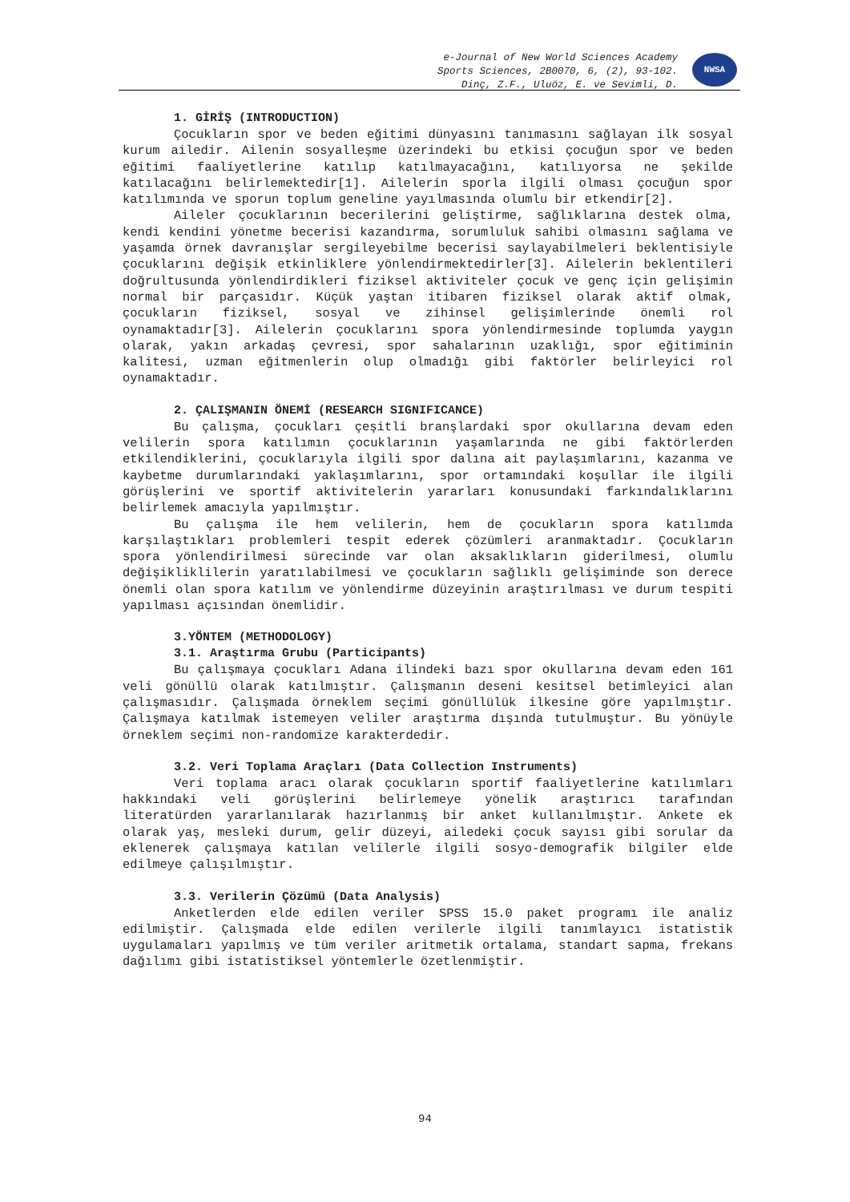e-Journal of New World Sciences Academy
Sports Sciences, 2B0070, 6, (2), 93-102.
Dinç, Z.F., Uluöz, E. ve Sevimli, D.
NWSA
1. GİRİŞ (INTRODUCTION)
Çocukların spor ve beden eğitimi dünyasını tanımasını sağlayan ilk sosyal kurum ailedir. Ailenin sosyalleşme üzerindeki bu etkisi çocuğun spor ve beden eğitimi faaliyetlerine katılıp katılmayacağını, katılıyorsa ne şekilde katılacağını belirlemektedir[1]. Ailelerin sporla ilgili olması çocuğun spor katılımında ve sporun toplum geneline yayılmasında olumlu bir etkendir[2].
Aileler çocuklarının becerilerini geliştirme, sağlıklarına destek olma, kendi kendini yönetme becerisi kazandırma, sorumluluk sahibi olmasını sağlama ve yaşamda örnek davranışlar sergileyebilme becerisi saylayabilmeleri beklentisiyle çocuklarını değişik etkinliklere yönlendirmektedirler[3]. Ailelerin beklentileri doğrultusunda yönlendirdikleri fiziksel aktiviteler çocuk ve genç için gelişimin normal bir parçasıdır. Küçük yaştan itibaren fiziksel olarak aktif olmak, çocukların fiziksel, sosyal ve zihinsel gelişimlerinde önemli rol oynamaktadır[3]. Ailelerin çocuklarını spora yönlendirmesinde toplumda yaygın olarak, yakın arkadaş çevresi, spor sahalarının uzaklığı, spor eğitiminin kalitesi, uzman eğitmenlerin olup olmadığı gibi faktörler belirleyici rol oynamaktadır.
2. ÇALIŞMANIN ÖNEMİ (RESEARCH SIGNIFICANCE)
Bu çalışma, çocukları çeşitli branşlardaki spor okullarına devam eden velilerin spora katılımın çocuklarının yaşamlarında ne gibi faktörlerden etkilendiklerini, çocuklarıyla ilgili spor dalına ait paylaşımlarını, kazanma ve kaybetme durumlarındaki yaklaşımlarını, spor ortamındaki koşullar ile ilgili görüşlerini ve sportif aktivitelerin yararları konusundaki farkındalıklarını belirlemek amacıyla yapılmıştır.
Bu çalışma ile hem velilerin, hem de çocukların spora katılımda karşılaştıkları problemleri tespit ederek çözümleri aranmaktadır. Çocukların spora yönlendirilmesi sürecinde var olan aksaklıkların giderilmesi, olumlu değişikliklilerin yaratılabilmesi ve çocukların sağlıklı gelişiminde son derece önemli olan spora katılım ve yönlendirme düzeyinin araştırılması ve durum tespiti yapılması açısından önemlidir.
3.YÖNTEM (METHODOLOGY)
3.1. Araştırma Grubu (Participants)
Bu çalışmaya çocukları Adana ilindeki bazı spor okullarına devam eden 161 veli gönüllü olarak katılmıştır. Çalışmanın deseni kesitsel betimleyici alan çalışmasıdır. Çalışmada örneklem seçimi gönüllülük ilkesine göre yapılmıştır. Çalışmaya katılmak istemeyen veliler araştırma dışında tutulmuştur. Bu yönüyle örneklem seçimi non-randomize karakterdedir.
3.2. Veri Toplama Araçları (Data Collection Instruments)
Veri toplama aracı olarak çocukların sportif faaliyetlerine katılımları hakkındaki veli görüşlerini belirlemeye yönelik araştırıcı tarafından literatürden yararlanılarak hazırlanmış bir anket kullanılmıştır. Ankete ek olarak yaş, mesleki durum, gelir düzeyi, ailedeki çocuk sayısı gibi sorular da eklenerek çalışmaya katılan velilerle ilgili sosyo-demografik bilgiler elde edilmeye çalışılmıştır.
3.3. Verilerin Çözümü (Data Analysis)
Anketlerden elde edilen veriler SPSS 15.0 paket programı ile analiz edilmiştir. Çalışmada elde edilen verilerle ilgili tanımlayıcı istatistik uygulamaları yapılmış ve tüm veriler aritmetik ortalama, standart sapma, frekans dağılımı gibi istatistiksel yöntemlerle özetlenmiştir.
94